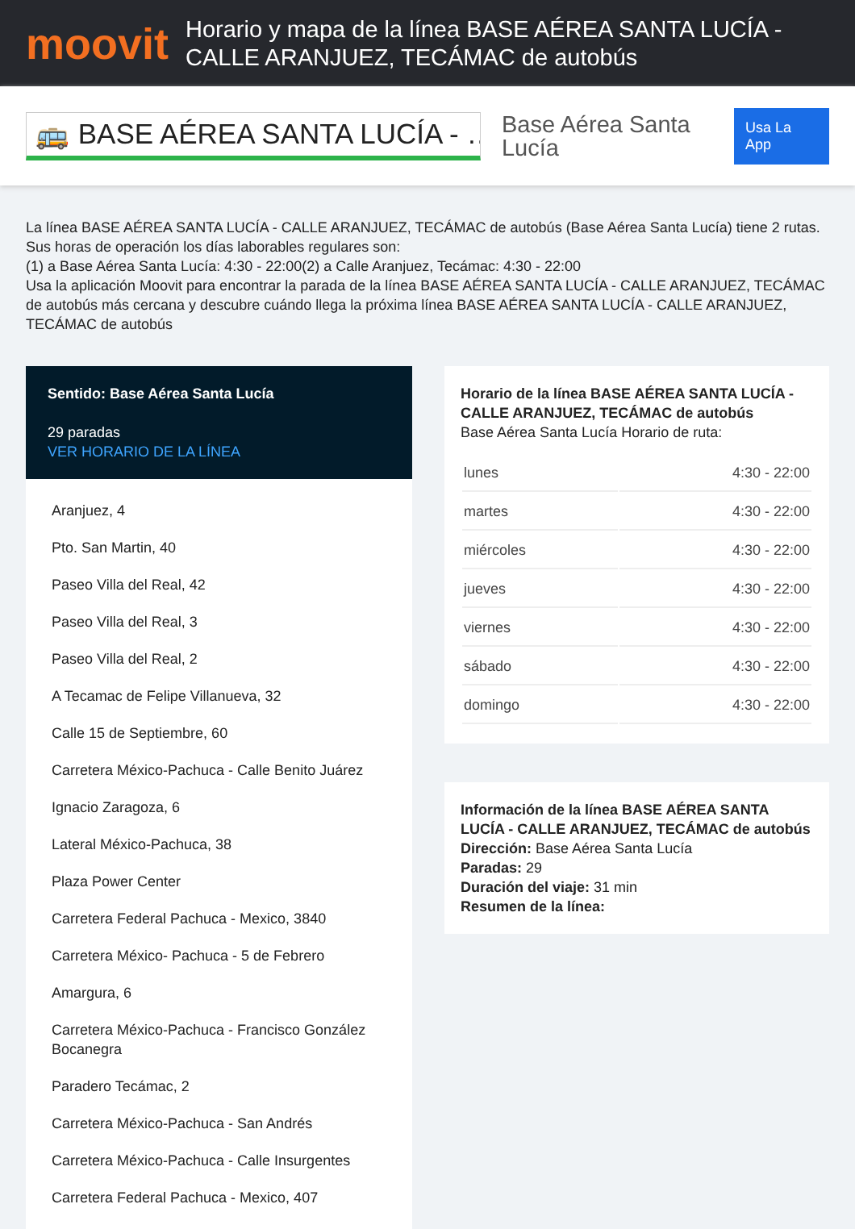moovit
Horario y mapa de la línea BASE AÉREA SANTA LUCÍA - CALLE ARANJUEZ, TECÁMAC de autobús
🚌 BASE AÉREA SANTA LUCÍA - …
Base Aérea Santa Lucía
Usa La App
La línea BASE AÉREA SANTA LUCÍA - CALLE ARANJUEZ, TECÁMAC de autobús (Base Aérea Santa Lucía) tiene 2 rutas. Sus horas de operación los días laborables regulares son:
(1) a Base Aérea Santa Lucía: 4:30 - 22:00(2) a Calle Aranjuez, Tecámac: 4:30 - 22:00
Usa la aplicación Moovit para encontrar la parada de la línea BASE AÉREA SANTA LUCÍA - CALLE ARANJUEZ, TECÁMAC de autobús más cercana y descubre cuándo llega la próxima línea BASE AÉREA SANTA LUCÍA - CALLE ARANJUEZ, TECÁMAC de autobús
Sentido: Base Aérea Santa Lucía
29 paradas
VER HORARIO DE LA LÍNEA
Aranjuez, 4
Pto. San Martin, 40
Paseo Villa del Real, 42
Paseo Villa del Real, 3
Paseo Villa del Real, 2
A Tecamac de Felipe Villanueva, 32
Calle 15 de Septiembre, 60
Carretera México-Pachuca - Calle Benito Juárez
Ignacio Zaragoza, 6
Lateral México-Pachuca, 38
Plaza Power Center
Carretera Federal Pachuca - Mexico, 3840
Carretera México- Pachuca - 5 de Febrero
Amargura, 6
Carretera México-Pachuca - Francisco González Bocanegra
Paradero Tecámac, 2
Carretera México-Pachuca - San Andrés
Carretera México-Pachuca - Calle Insurgentes
Carretera Federal Pachuca - Mexico, 407
Horario de la línea BASE AÉREA SANTA LUCÍA - CALLE ARANJUEZ, TECÁMAC de autobús
Base Aérea Santa Lucía Horario de ruta:
| lunes | 4:30 - 22:00 |
| martes | 4:30 - 22:00 |
| miércoles | 4:30 - 22:00 |
| jueves | 4:30 - 22:00 |
| viernes | 4:30 - 22:00 |
| sábado | 4:30 - 22:00 |
| domingo | 4:30 - 22:00 |
Información de la línea BASE AÉREA SANTA LUCÍA - CALLE ARANJUEZ, TECÁMAC de autobús
Dirección: Base Aérea Santa Lucía
Paradas: 29
Duración del viaje: 31 min
Resumen de la línea: